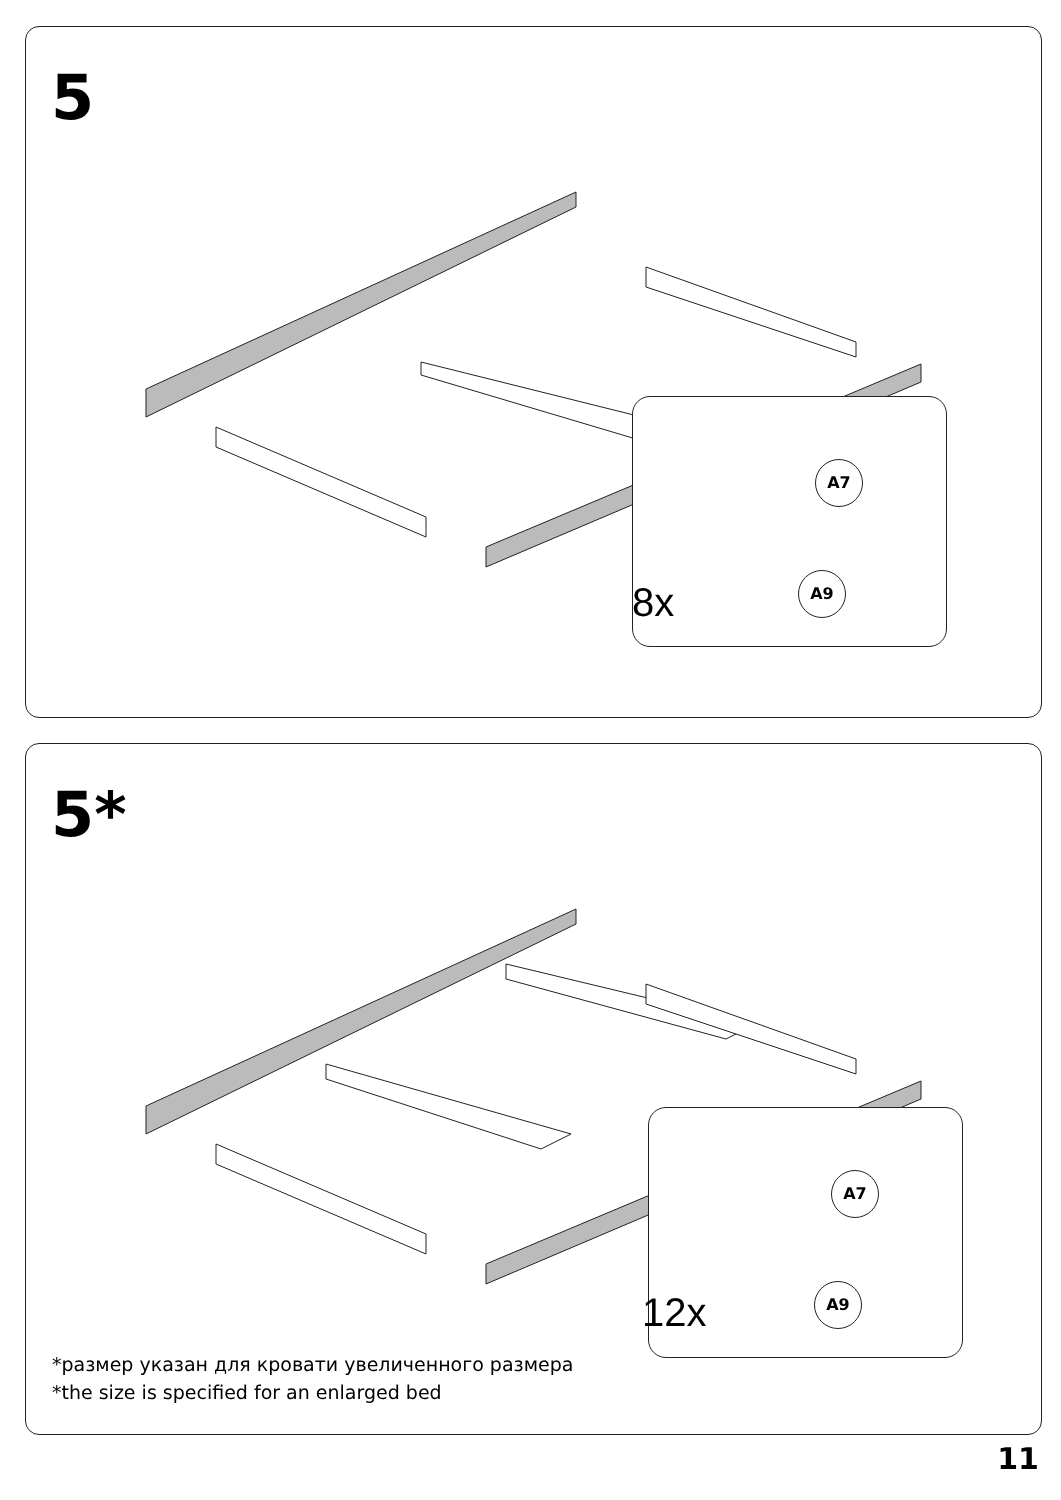5
A7
A9
8x
5*
A7
A9
12x
*размер указан для кровати увеличенного размера
*the size is specified for an enlarged bed
11